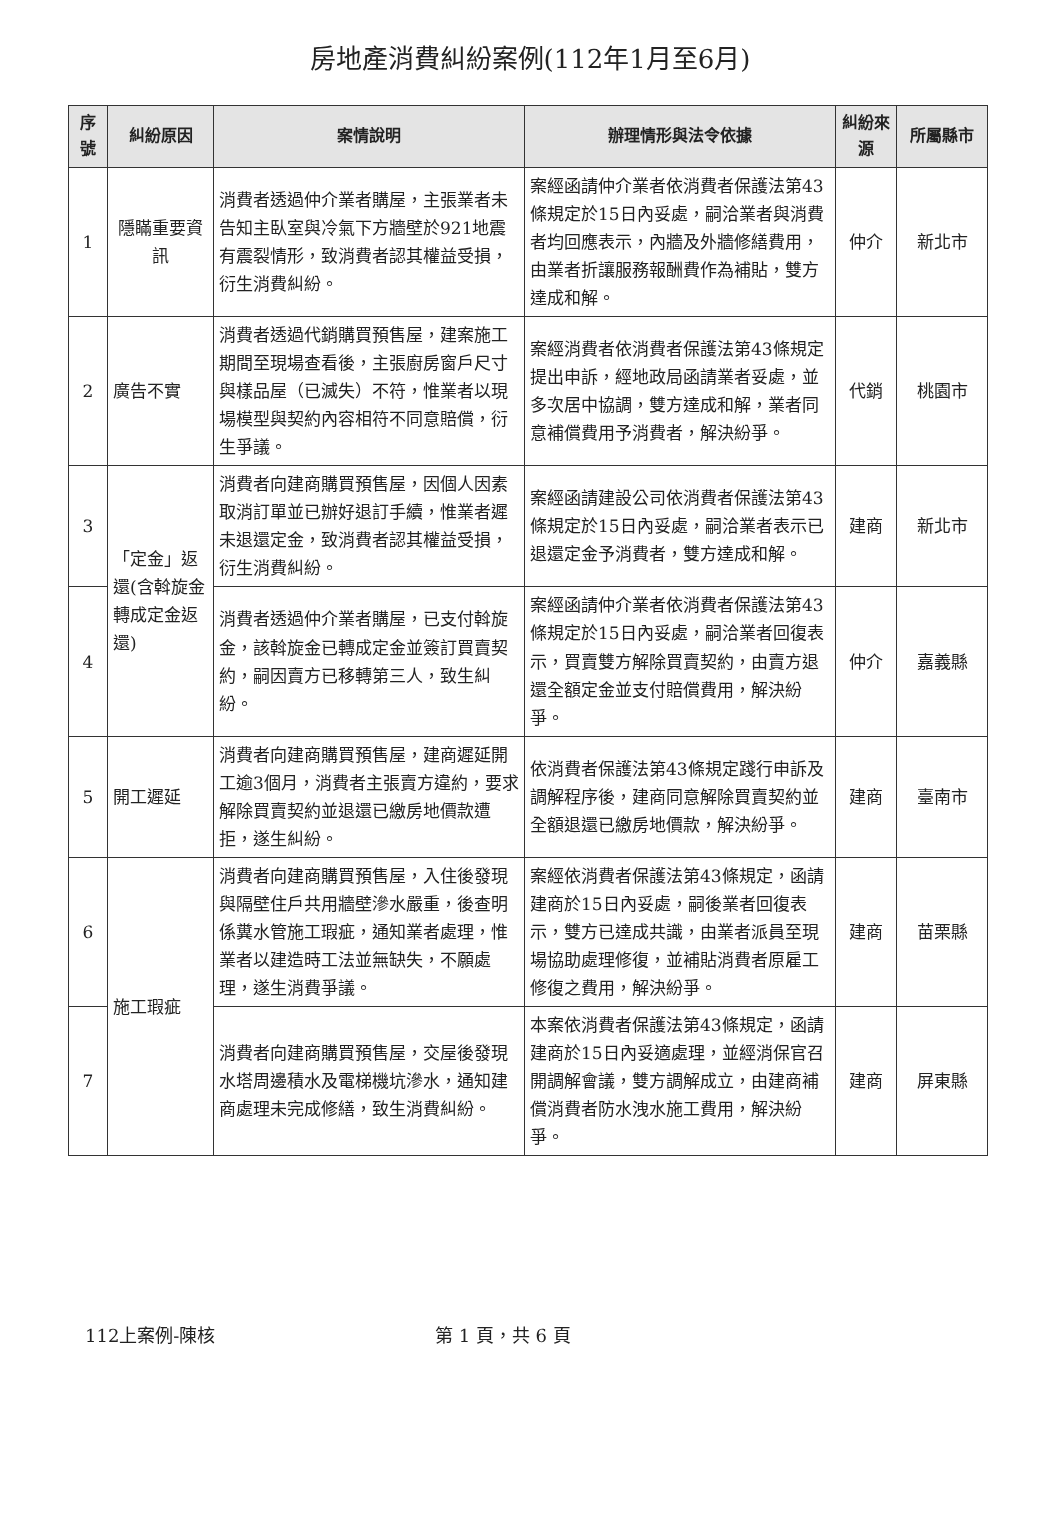房地產消費糾紛案例(112年1月至6月)
| 序號 | 糾紛原因 | 案情說明 | 辦理情形與法令依據 | 糾紛來源 | 所屬縣市 |
| --- | --- | --- | --- | --- | --- |
| 1 | 隱瞞重要資訊 | 消費者透過仲介業者購屋，主張業者未告知主臥室與冷氣下方牆壁於921地震有震裂情形，致消費者認其權益受損，衍生消費糾紛。 | 案經函請仲介業者依消費者保護法第43條規定於15日內妥處，嗣洽業者與消費者均回應表示，內牆及外牆修繕費用，由業者折讓服務報酬費作為補貼，雙方達成和解。 | 仲介 | 新北市 |
| 2 | 廣告不實 | 消費者透過代銷購買預售屋，建案施工期間至現場查看後，主張廚房窗戶尺寸與樣品屋（已滅失）不符，惟業者以現場模型與契約內容相符不同意賠償，衍生爭議。 | 案經消費者依消費者保護法第43條規定提出申訴，經地政局函請業者妥處，並多次居中協調，雙方達成和解，業者同意補償費用予消費者，解決紛爭。 | 代銷 | 桃園市 |
| 3 | 「定金」返還(含斡旋金轉成定金返還) | 消費者向建商購買預售屋，因個人因素取消訂單並已辦好退訂手續，惟業者遲未退還定金，致消費者認其權益受損，衍生消費糾紛。 | 案經函請建設公司依消費者保護法第43條規定於15日內妥處，嗣洽業者表示已退還定金予消費者，雙方達成和解。 | 建商 | 新北市 |
| 4 | | 消費者透過仲介業者購屋，已支付斡旋金，該斡旋金已轉成定金並簽訂買賣契約，嗣因賣方已移轉第三人，致生糾紛。 | 案經函請仲介業者依消費者保護法第43條規定於15日內妥處，嗣洽業者回復表示，買賣雙方解除買賣契約，由賣方退還全額定金並支付賠償費用，解決紛爭。 | 仲介 | 嘉義縣 |
| 5 | 開工遲延 | 消費者向建商購買預售屋，建商遲延開工逾3個月，消費者主張賣方違約，要求解除買賣契約並退還已繳房地價款遭拒，遂生糾紛。 | 依消費者保護法第43條規定踐行申訴及調解程序後，建商同意解除買賣契約並全額退還已繳房地價款，解決紛爭。 | 建商 | 臺南市 |
| 6 | 施工瑕疵 | 消費者向建商購買預售屋，入住後發現與隔壁住戶共用牆壁滲水嚴重，後查明係糞水管施工瑕疵，通知業者處理，惟業者以建造時工法並無缺失，不願處理，遂生消費爭議。 | 案經依消費者保護法第43條規定，函請建商於15日內妥處，嗣後業者回復表示，雙方已達成共識，由業者派員至現場協助處理修復，並補貼消費者原雇工修復之費用，解決紛爭。 | 建商 | 苗栗縣 |
| 7 | | 消費者向建商購買預售屋，交屋後發現水塔周邊積水及電梯機坑滲水，通知建商處理未完成修繕，致生消費糾紛。 | 本案依消費者保護法第43條規定，函請建商於15日內妥適處理，並經消保官召開調解會議，雙方調解成立，由建商補償消費者防水洩水施工費用，解決紛爭。 | 建商 | 屏東縣 |
112上案例-陳核 第 1 頁，共 6 頁